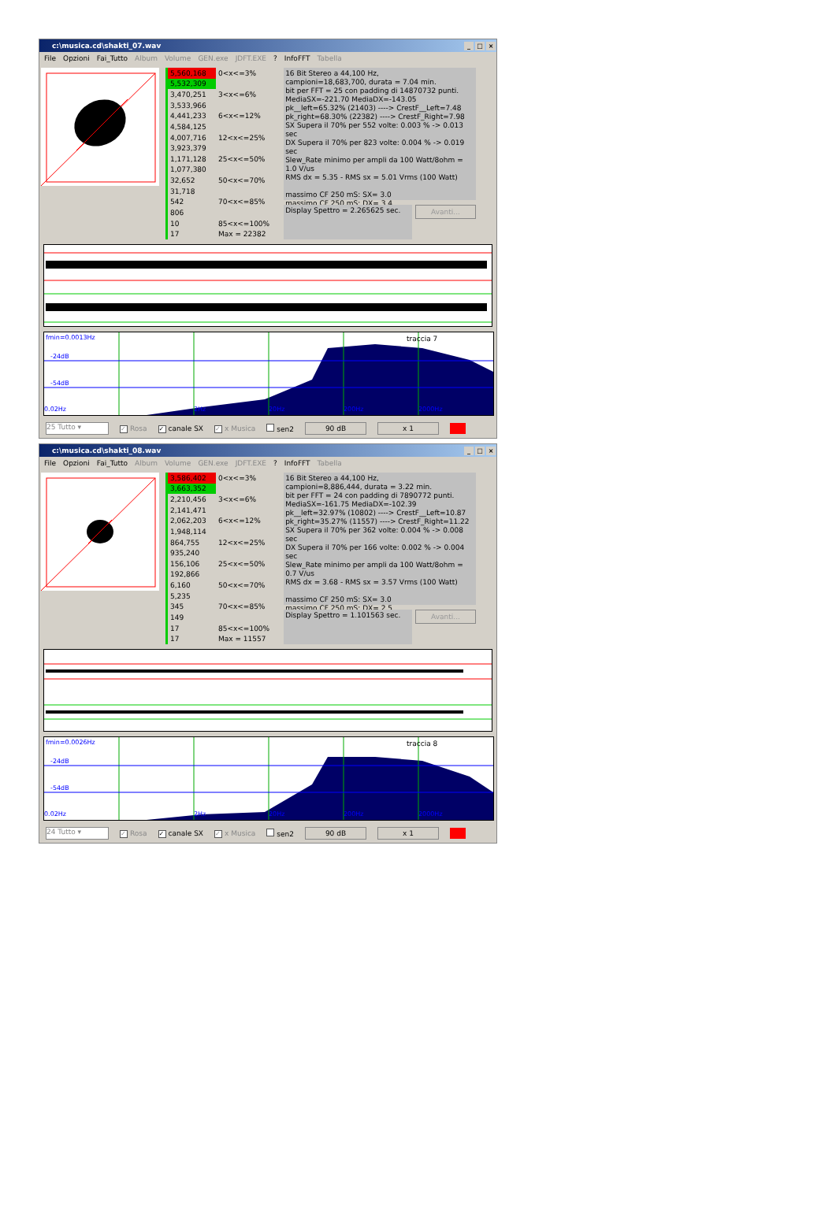c:\musica.cd\shakti_07.wav _ □ ×
File Opzioni Fai_Tutto Album Volume GEN.exe JDFT.EXE? InfoFFT Tabella
| 5,560,168 | 0<x<=3% |
| 5,532,309 | |
| 3,470,251 | 3<x<=6% |
| 3,533,966 | |
| 4,441,233 | 6<x<=12% |
| 4,584,125 | |
| 4,007,716 | 12<x<=25% |
| 3,923,379 | |
| 1,171,128 | 25<x<=50% |
| 1,077,380 | |
| 32,652 | 50<x<=70% |
| 31,718 | |
| 542 | 70<x<=85% |
| 806 | |
| 10 | 85<x<=100% |
| 17 | Max = 22382 |
16 Bit Stereo a 44,100 Hz,
campioni=18,683,700, durata = 7.04 min.
bit per FFT = 25 con padding di 14870732 punti.
MediaSX=-221.70 MediaDX=-143.05
pk__left=65.32% (21403) ----> CrestF__Left=7.48
pk_right=68.30% (22382) ----> CrestF_Right=7.98
SX Supera il 70% per 552 volte: 0.003 % -> 0.013 sec
DX Supera il 70% per 823 volte: 0.004 % -> 0.019 sec
Slew_Rate minimo per ampli da 100 Watt/8ohm = 1.0 V/us
RMS dx = 5.35 - RMS sx = 5.01 Vrms (100 Watt)
massimo CF 250 mS: SX= 3.0
massimo CF 250 mS: DX= 3.4
Display Spettro = 2.265625 sec.
Avanti...
fmin=0.0013Hz
-24dB
-54dB
0.02Hz
2Hz
20Hz
200Hz
2000Hz
traccia 7
25 Tutto ▾ ✓ Rosa ✓ canale SX ✓ x Musica sen2 90 dB x 1
c:\musica.cd\shakti_08.wav _ □ ×
File Opzioni Fai_Tutto Album Volume GEN.exe JDFT.EXE? InfoFFT Tabella
| 3,586,402 | 0<x<=3% |
| 3,663,352 | |
| 2,210,456 | 3<x<=6% |
| 2,141,471 | |
| 2,062,203 | 6<x<=12% |
| 1,948,114 | |
| 864,755 | 12<x<=25% |
| 935,240 | |
| 156,106 | 25<x<=50% |
| 192,866 | |
| 6,160 | 50<x<=70% |
| 5,235 | |
| 345 | 70<x<=85% |
| 149 | |
| 17 | 85<x<=100% |
| 17 | Max = 11557 |
16 Bit Stereo a 44,100 Hz,
campioni=8,886,444, durata = 3.22 min.
bit per FFT = 24 con padding di 7890772 punti.
MediaSX=-161.75 MediaDX=-102.39
pk__left=32.97% (10802) ----> CrestF__Left=10.87
pk_right=35.27% (11557) ----> CrestF_Right=11.22
SX Supera il 70% per 362 volte: 0.004 % -> 0.008 sec
DX Supera il 70% per 166 volte: 0.002 % -> 0.004 sec
Slew_Rate minimo per ampli da 100 Watt/8ohm = 0.7 V/us
RMS dx = 3.68 - RMS sx = 3.57 Vrms (100 Watt)
massimo CF 250 mS: SX= 3.0
massimo CF 250 mS: DX= 2.5
Display Spettro = 1.101563 sec.
Avanti...
fmin=0.0026Hz
-24dB
-54dB
0.02Hz
2Hz
20Hz
200Hz
2000Hz
traccia 8
24 Tutto ▾ ✓ Rosa ✓ canale SX ✓ x Musica sen2 90 dB x 1